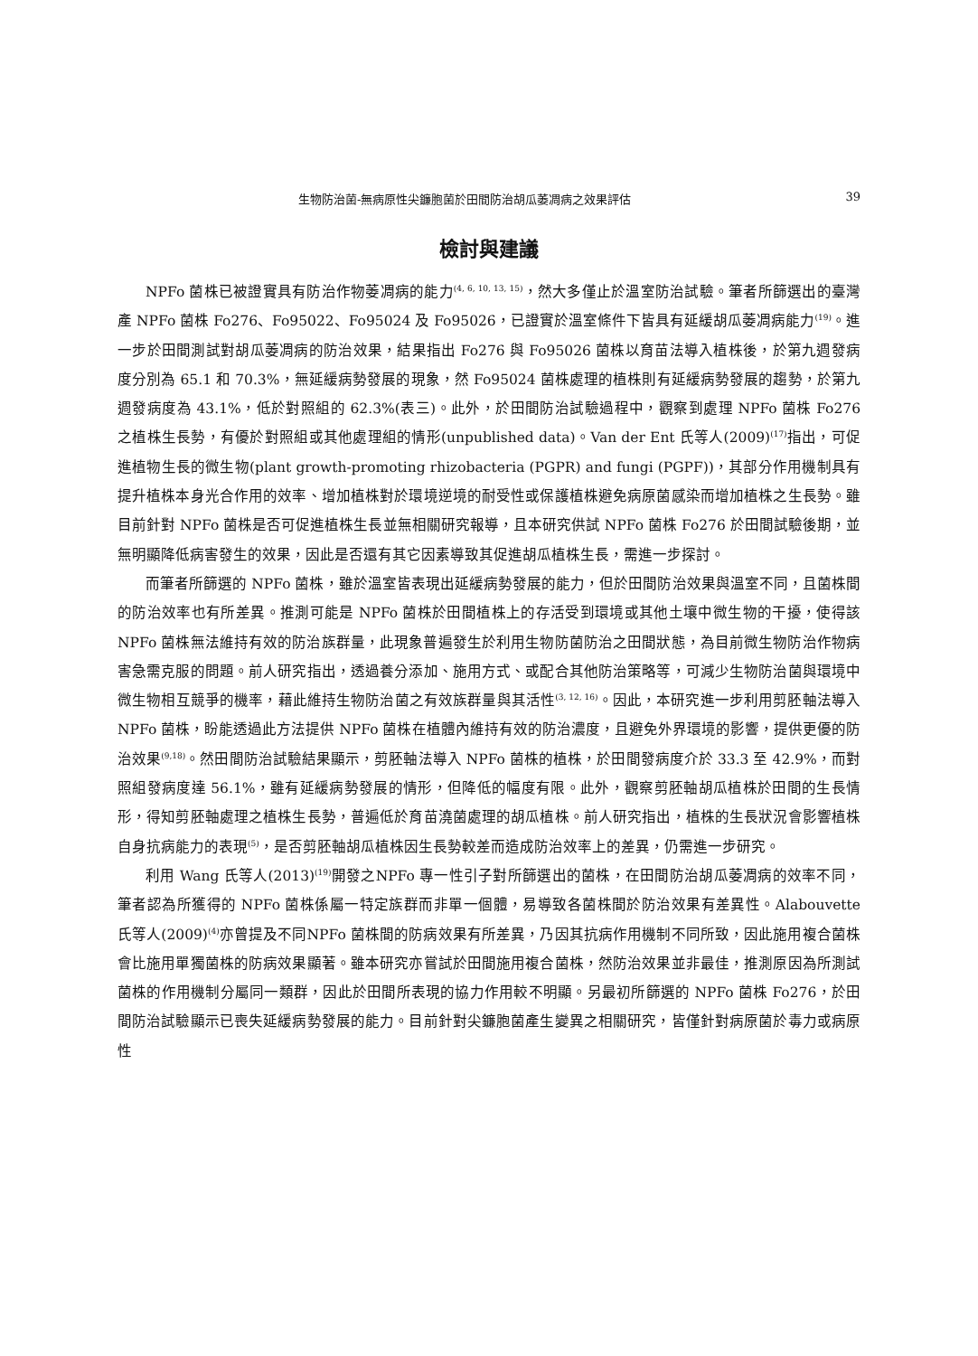生物防治菌-無病原性尖鐮胞菌於田間防治胡瓜萎凋病之效果評估 39
檢討與建議
NPFo 菌株已被證實具有防治作物萎凋病的能力<sup>(4, 6, 10, 13, 15)</sup>，然大多僅止於溫室防治試驗。筆者所篩選出的臺灣產 NPFo 菌株 Fo276、Fo95022、Fo95024 及 Fo95026，已證實於溫室條件下皆具有延緩胡瓜萎凋病能力<sup>(19)</sup>。進一步於田間測試對胡瓜萎凋病的防治效果，結果指出 Fo276 與 Fo95026 菌株以育苗法導入植株後，於第九週發病度分別為 65.1 和 70.3%，無延緩病勢發展的現象，然 Fo95024 菌株處理的植株則有延緩病勢發展的趨勢，於第九週發病度為 43.1%，低於對照組的 62.3%(表三)。此外，於田間防治試驗過程中，觀察到處理 NPFo 菌株 Fo276 之植株生長勢，有優於對照組或其他處理組的情形(unpublished data)。Van der Ent 氏等人(2009)<sup>(17)</sup>指出，可促進植物生長的微生物(plant growth-promoting rhizobacteria (PGPR) and fungi (PGPF))，其部分作用機制具有提升植株本身光合作用的效率、增加植株對於環境逆境的耐受性或保護植株避免病原菌感染而增加植株之生長勢。雖目前針對 NPFo 菌株是否可促進植株生長並無相關研究報導，且本研究供試 NPFo 菌株 Fo276 於田間試驗後期，並無明顯降低病害發生的效果，因此是否還有其它因素導致其促進胡瓜植株生長，需進一步探討。
而筆者所篩選的 NPFo 菌株，雖於溫室皆表現出延緩病勢發展的能力，但於田間防治效果與溫室不同，且菌株間的防治效率也有所差異。推測可能是 NPFo 菌株於田間植株上的存活受到環境或其他土壤中微生物的干擾，使得該 NPFo 菌株無法維持有效的防治族群量，此現象普遍發生於利用生物防菌防治之田間狀態，為目前微生物防治作物病害急需克服的問題。前人研究指出，透過養分添加、施用方式、或配合其他防治策略等，可減少生物防治菌與環境中微生物相互競爭的機率，藉此維持生物防治菌之有效族群量與其活性<sup>(3, 12, 16)</sup>。因此，本研究進一步利用剪胚軸法導入NPFo 菌株，盼能透過此方法提供 NPFo 菌株在植體內維持有效的防治濃度，且避免外界環境的影響，提供更優的防治效果<sup>(9,18)</sup>。然田間防治試驗結果顯示，剪胚軸法導入 NPFo 菌株的植株，於田間發病度介於 33.3 至 42.9%，而對照組發病度達 56.1%，雖有延緩病勢發展的情形，但降低的幅度有限。此外，觀察剪胚軸胡瓜植株於田間的生長情形，得知剪胚軸處理之植株生長勢，普遍低於育苗澆菌處理的胡瓜植株。前人研究指出，植株的生長狀況會影響植株自身抗病能力的表現<sup>(5)</sup>，是否剪胚軸胡瓜植株因生長勢較差而造成防治效率上的差異，仍需進一步研究。
利用 Wang 氏等人(2013)<sup>(19)</sup>開發之NPFo 專一性引子對所篩選出的菌株，在田間防治胡瓜萎凋病的效率不同，筆者認為所獲得的 NPFo 菌株係屬一特定族群而非單一個體，易導致各菌株間於防治效果有差異性。Alabouvette 氏等人(2009)<sup>(4)</sup>亦曾提及不同NPFo 菌株間的防病效果有所差異，乃因其抗病作用機制不同所致，因此施用複合菌株會比施用單獨菌株的防病效果顯著。雖本研究亦嘗試於田間施用複合菌株，然防治效果並非最佳，推測原因為所測試菌株的作用機制分屬同一類群，因此於田間所表現的協力作用較不明顯。另最初所篩選的 NPFo 菌株 Fo276，於田間防治試驗顯示已喪失延緩病勢發展的能力。目前針對尖鐮胞菌產生變異之相關研究，皆僅針對病原菌於毒力或病原性